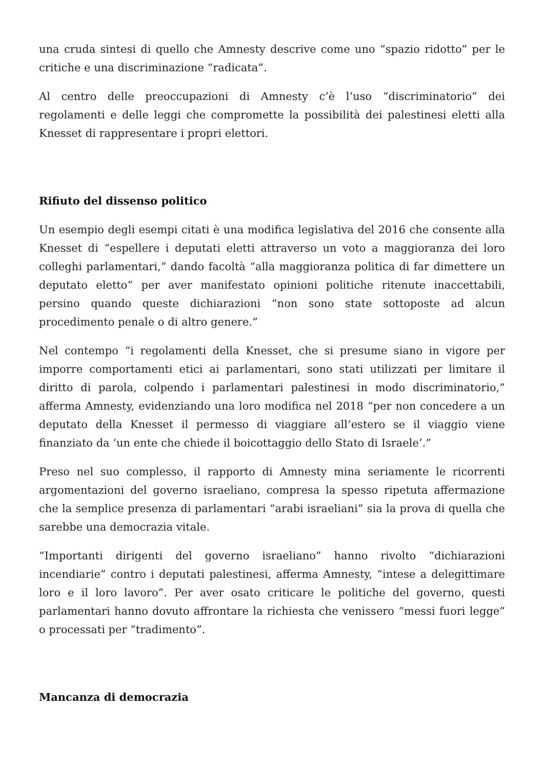una cruda sintesi di quello che Amnesty descrive come uno “spazio ridotto” per le critiche e una discriminazione “radicata”.
Al centro delle preoccupazioni di Amnesty c’è l’uso “discriminatorio” dei regolamenti e delle leggi che compromette la possibilità dei palestinesi eletti alla Knesset di rappresentare i propri elettori.
Rifiuto del dissenso politico
Un esempio degli esempi citati è una modifica legislativa del 2016 che consente alla Knesset di “espellere i deputati eletti attraverso un voto a maggioranza dei loro colleghi parlamentari,” dando facoltà “alla maggioranza politica di far dimettere un deputato eletto” per aver manifestato opinioni politiche ritenute inaccettabili, persino quando queste dichiarazioni “non sono state sottoposte ad alcun procedimento penale o di altro genere.”
Nel contempo “i regolamenti della Knesset, che si presume siano in vigore per imporre comportamenti etici ai parlamentari, sono stati utilizzati per limitare il diritto di parola, colpendo i parlamentari palestinesi in modo discriminatorio,” afferma Amnesty, evidenziando una loro modifica nel 2018 “per non concedere a un deputato della Knesset il permesso di viaggiare all’estero se il viaggio viene finanziato da ‘un ente che chiede il boicottaggio dello Stato di Israele’.”
Preso nel suo complesso, il rapporto di Amnesty mina seriamente le ricorrenti argomentazioni del governo israeliano, compresa la spesso ripetuta affermazione che la semplice presenza di parlamentari “arabi israeliani” sia la prova di quella che sarebbe una democrazia vitale.
“Importanti dirigenti del governo israeliano” hanno rivolto “dichiarazioni incendiarie” contro i deputati palestinesi, afferma Amnesty, “intese a delegittimare loro e il loro lavoro”. Per aver osato criticare le politiche del governo, questi parlamentari hanno dovuto affrontare la richiesta che venissero “messi fuori legge” o processati per “tradimento”.
Mancanza di democrazia